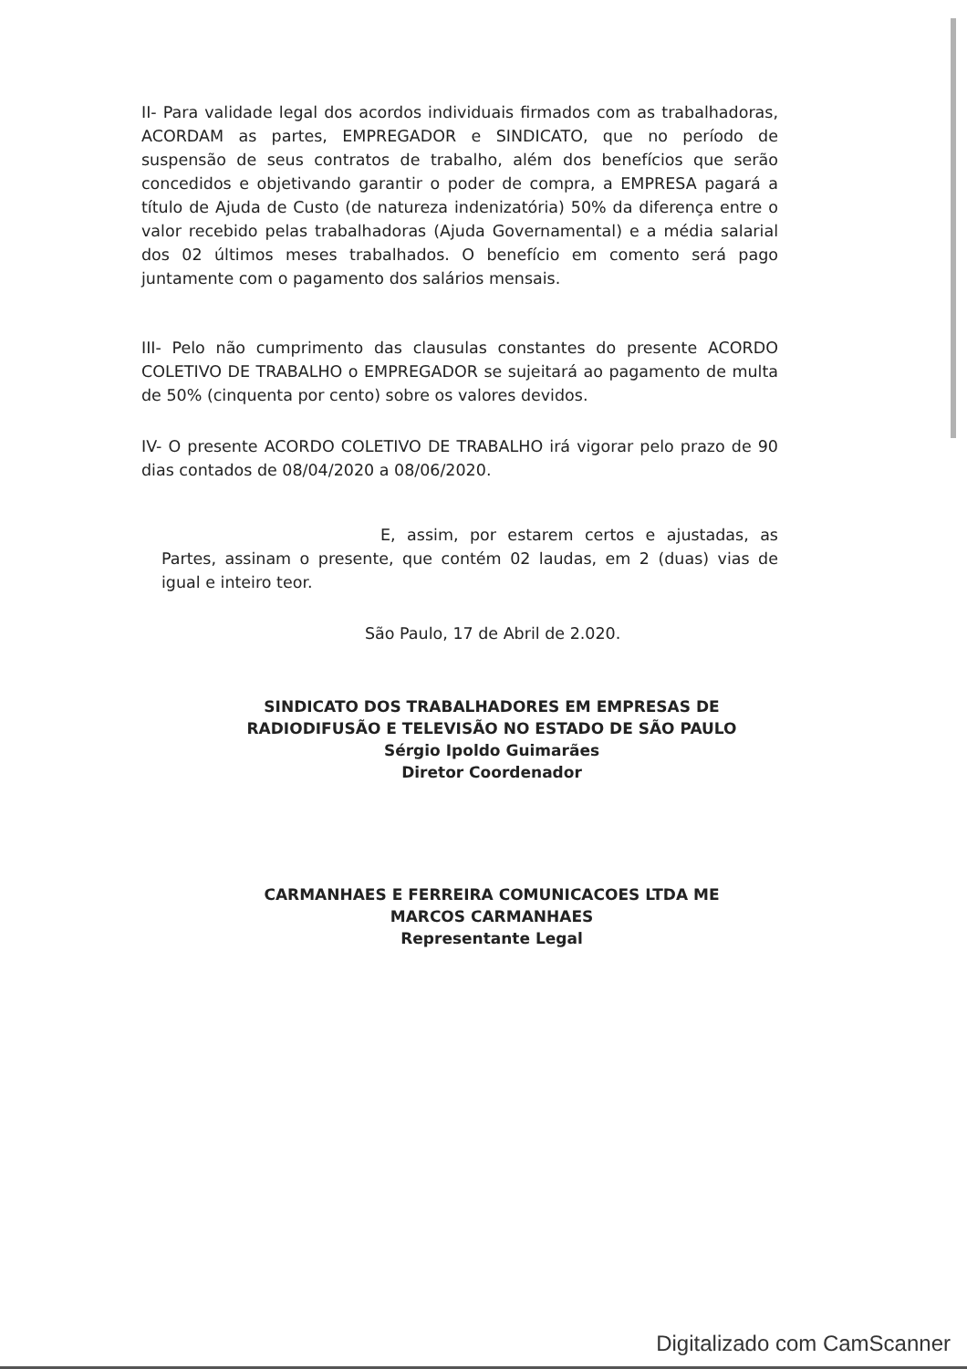II- Para validade legal dos acordos individuais firmados com as trabalhadoras, ACORDAM as partes, EMPREGADOR e SINDICATO, que no período de suspensão de seus contratos de trabalho, além dos benefícios que serão concedidos e objetivando garantir o poder de compra, a EMPRESA pagará a título de Ajuda de Custo (de natureza indenizatória) 50% da diferença entre o valor recebido pelas trabalhadoras (Ajuda Governamental) e a média salarial dos 02 últimos meses trabalhados. O benefício em comento será pago juntamente com o pagamento dos salários mensais.
III- Pelo não cumprimento das clausulas constantes do presente ACORDO COLETIVO DE TRABALHO o EMPREGADOR se sujeitará ao pagamento de multa de 50% (cinquenta por cento) sobre os valores devidos.
IV- O presente ACORDO COLETIVO DE TRABALHO irá vigorar pelo prazo de 90 dias contados de 08/04/2020 a 08/06/2020.
E, assim, por estarem certos e ajustadas, as Partes, assinam o presente, que contém 02 laudas, em 2 (duas) vias de igual e inteiro teor.
São Paulo, 17 de Abril de 2.020.
SINDICATO DOS TRABALHADORES EM EMPRESAS DE
RADIODIFUSÃO E TELEVISÃO NO ESTADO DE SÃO PAULO
Sérgio Ipoldo Guimarães
Diretor Coordenador
CARMANHAES E FERREIRA COMUNICACOES LTDA ME
MARCOS CARMANHAES
Representante Legal
Digitalizado com CamScanner